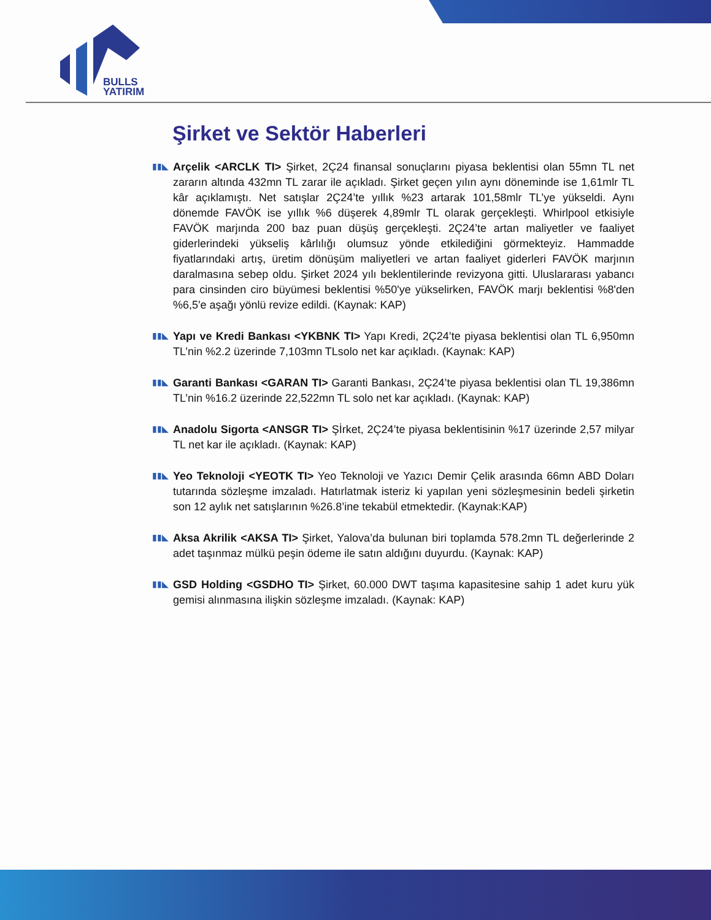BULLS
YATIRIM
Şirket ve Sektör Haberleri
▮▮◣
Arçelik <ARCLK TI> Şirket, 2Ç24 finansal sonuçlarını piyasa beklentisi olan 55mn TL net zararın altında 432mn TL zarar ile açıkladı. Şirket geçen yılın aynı döneminde ise 1,61mlr TL kâr açıklamıştı. Net satışlar 2Ç24’te yıllık %23 artarak 101,58mlr TL’ye yükseldi. Aynı dönemde FAVÖK ise yıllık %6 düşerek 4,89mlr TL olarak gerçekleşti. Whirlpool etkisiyle FAVÖK marjında 200 baz puan düşüş gerçekleşti. 2Ç24’te artan maliyetler ve faaliyet giderlerindeki yükseliş kârlılığı olumsuz yönde etkilediğini görmekteyiz. Hammadde fiyatlarındaki artış, üretim dönüşüm maliyetleri ve artan faaliyet giderleri FAVÖK marjının daralmasına sebep oldu. Şirket 2024 yılı beklentilerinde revizyona gitti. Uluslararası yabancı para cinsinden ciro büyümesi beklentisi %50'ye yükselirken, FAVÖK marjı beklentisi %8'den %6,5'e aşağı yönlü revize edildi. (Kaynak: KAP)
▮▮◣
Yapı ve Kredi Bankası <YKBNK TI> Yapı Kredi, 2Ç24’te piyasa beklentisi olan TL 6,950mn TL’nin %2.2 üzerinde 7,103mn TLsolo net kar açıkladı. (Kaynak: KAP)
▮▮◣
Garanti Bankası <GARAN TI> Garanti Bankası, 2Ç24’te piyasa beklentisi olan TL 19,386mn TL’nin %16.2 üzerinde 22,522mn TL solo net kar açıkladı. (Kaynak: KAP)
▮▮◣
Anadolu Sigorta <ANSGR TI> Şİrket, 2Ç24’te piyasa beklentisinin %17 üzerinde 2,57 milyar TL net kar ile açıkladı. (Kaynak: KAP)
▮▮◣
Yeo Teknoloji <YEOTK TI> Yeo Teknoloji ve Yazıcı Demir Çelik arasında 66mn ABD Doları tutarında sözleşme imzaladı. Hatırlatmak isteriz ki yapılan yeni sözleşmesinin bedeli şirketin son 12 aylık net satışlarının %26.8’ine tekabül etmektedir. (Kaynak:KAP)
▮▮◣
Aksa Akrilik <AKSA TI> Şirket, Yalova’da bulunan biri toplamda 578.2mn TL değerlerinde 2 adet taşınmaz mülkü peşin ödeme ile satın aldığını duyurdu. (Kaynak: KAP)
▮▮◣
GSD Holding <GSDHO TI> Şirket, 60.000 DWT taşıma kapasitesine sahip 1 adet kuru yük gemisi alınmasına ilişkin sözleşme imzaladı. (Kaynak: KAP)